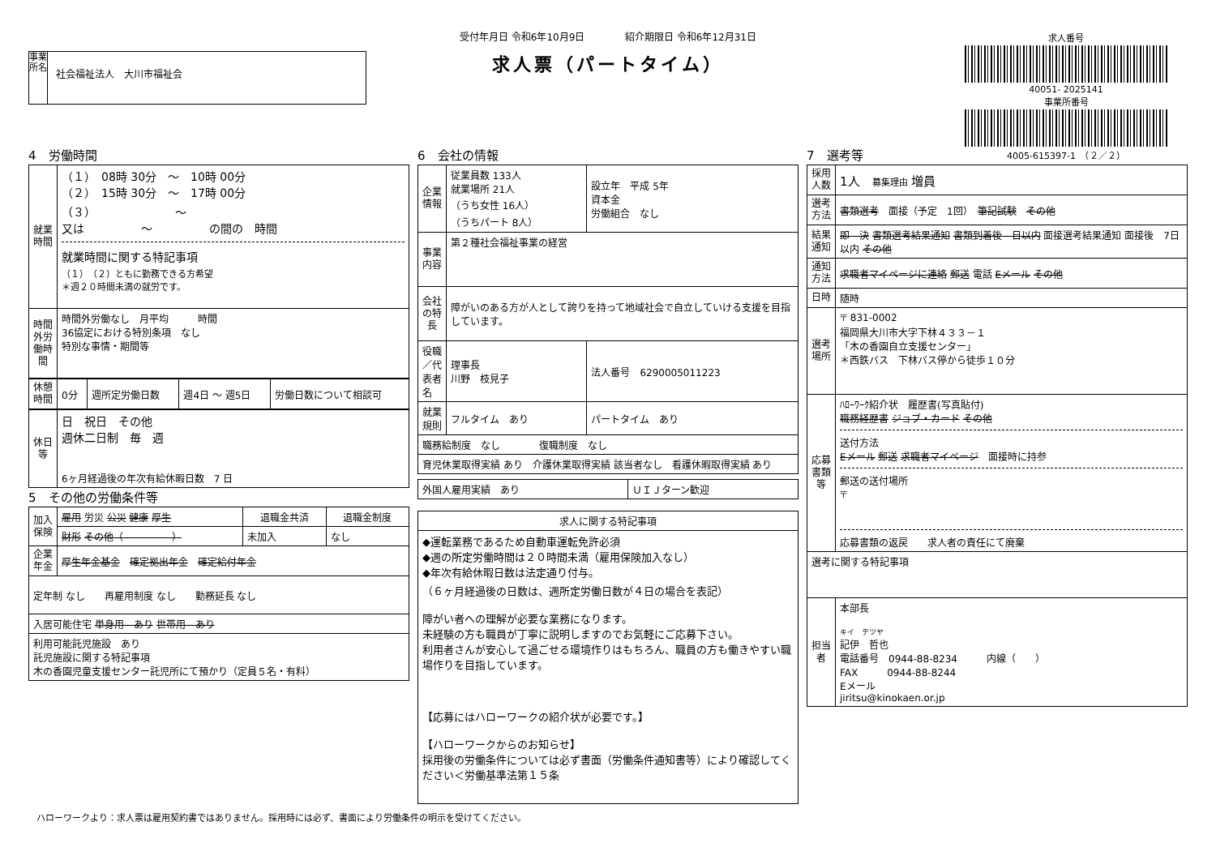受付年月日 令和6年10月9日 紹介期限日 令和6年12月31日
求人票（パートタイム）
事業所名
社会福祉法人　大川市福祉会
求人番号
40051- 2025141
事業所番号
4005-615397-1　（２／２）
4　労働時間
| 就業時間 | （１） 08時 30分 ～ 10時 00分 （２） 15時 30分 ～ 17時 00分 （３） ～ 又は ～ の間の 時間 就業時間に関する特記事項 （１）（２）ともに勤務できる方希望 ＊週２０時間未満の就労です。 |
| 時間外労働時間 | 時間外労働なし 月平均 時間 36協定における特別条項 なし 特別な事情・期間等 |
| 休憩時間 | 0分 | 週所定労働日数 | 週4日 ～ 週5日 | 労働日数について相談可 |
| 休日等 | 日 祝日 その他 週休二日制 毎 週 6ヶ月経過後の年次有給休暇日数 7 日 |
5　その他の労働条件等
| 加入保険 | 雇用 労災 公災 健康 厚生 | 退職金共済 | 退職金制度 |
| | 財形 その他（ ） | 未加入 | なし |
| 企業年金 | 厚生年金基金 確定拠出年金 確定給付年金 | | |
| 定年制 なし 再雇用制度 なし 勤務延長 なし | | | |
| 入居可能住宅 単身用 あり 世帯用 あり | | | |
| 利用可能託児施設 あり 託児施設に関する特記事項 木の香園児童支援センター託児所にて預かり（定員５名・有料） | | | |
6　会社の情報
| 企業情報 | 従業員数 133人 就業場所 21人 （うち女性 16人） （うちパート 8人） | 設立年 平成 5年 資本金 労働組合 なし |
| 事業内容 | 第２種社会福祉事業の経営 | |
| 会社の特長 | 障がいのある方が人として誇りを持って地域社会で自立していける支援を目指しています。 | |
| 役職／代表者名 | 理事長 川野 枝見子 | 法人番号 6290005011223 |
| 就業規則 | フルタイム あり | パートタイム あり |
| 職務給制度 なし 復職制度 なし | | |
| 育児休業取得実績 あり 介護休業取得実績 該当者なし 看護休暇取得実績 あり | | |
| 外国人雇用実績 あり | ＵＩＪターン歓迎 |
| 求人に関する特記事項 |
| --- |
| ◆運転業務であるため自動車運転免許必須 ◆週の所定労働時間は２０時間未満（雇用保険加入なし） ◆年次有給休暇日数は法定通り付与。 （６ヶ月経過後の日数は、週所定労働日数が４日の場合を表記） 障がい者への理解が必要な業務になります。 未経験の方も職員が丁寧に説明しますのでお気軽にご応募下さい。 利用者さんが安心して過ごせる環境作りはもちろん、職員の方も働きやすい職場作りを目指しています。 【応募にはハローワークの紹介状が必要です。】 【ハローワークからのお知らせ】 採用後の労働条件については必ず書面（労働条件通知書等）により確認してください＜労働基準法第１５条 |
7　選考等
| 採用人数 | 1人 募集理由 増員 |
| 選考方法 | 書類選考 面接（予定 1回） 筆記試験 その他 |
| 結果通知 | 即 決 書類選考結果通知 書類到着後 日以内 面接選考結果通知 面接後 7日以内 その他 |
| 通知方法 | 求職者マイページに連絡 郵送 電話 Eメール その他 |
| 日時 | 随時 |
| 選考場所 | 〒 831-0002 福岡県大川市大字下林４３３－１ 「木の香園自立支援センター」 ＊西鉄バス 下林バス停から徒歩１０分 |
| 応募書類等 | ﾊﾛｰﾜｰｸ紹介状 履歴書(写真貼付) 職務経歴書 ジョブ・カード その他 送付方法 Eメール 郵送 求職者マイページ 面接時に持参 郵送の送付場所 〒 応募書類の返戻 求人者の責任にて廃棄 |
| 選考に関する特記事項 | |
| 担当者 | 本部長 キイ テツヤ 記伊 哲也 電話番号 0944-88-8234 内線（ ） FAX 0944-88-8244 Eメール jiritsu@kinokaen.or.jp |
ハローワークより：求人票は雇用契約書ではありません。採用時には必ず、書面により労働条件の明示を受けてください。